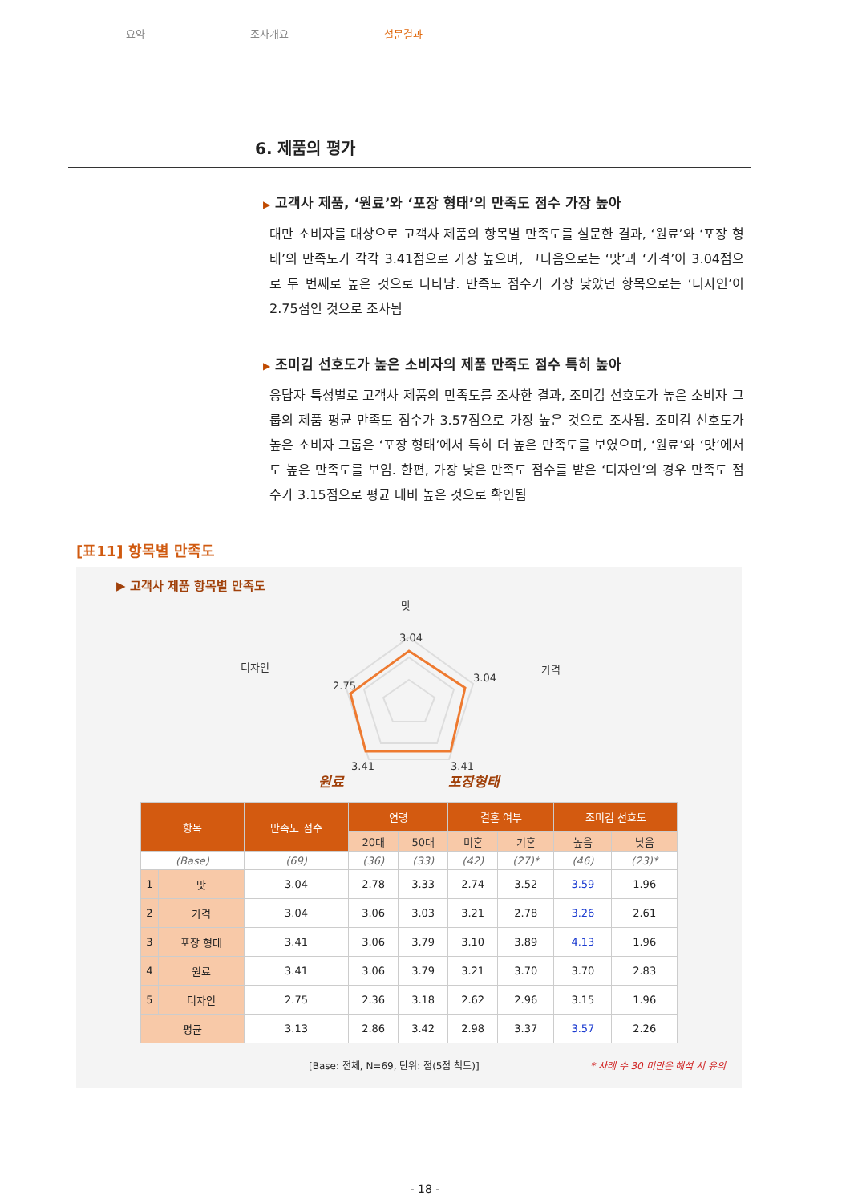요약 조사개요 설문결과
6. 제품의 평가
▶ 고객사 제품, ‘원료’와 ‘포장 형태’의 만족도 점수 가장 높아
대만 소비자를 대상으로 고객사 제품의 항목별 만족도를 설문한 결과, ‘원료’와 ‘포장 형태’의 만족도가 각각 3.41점으로 가장 높으며, 그다음으로는 ‘맛’과 ‘가격’이 3.04점으로 두 번째로 높은 것으로 나타남. 만족도 점수가 가장 낮았던 항목으로는 ‘디자인’이 2.75점인 것으로 조사됨
▶ 조미김 선호도가 높은 소비자의 제품 만족도 점수 특히 높아
응답자 특성별로 고객사 제품의 만족도를 조사한 결과, 조미김 선호도가 높은 소비자 그룹의 제품 평균 만족도 점수가 3.57점으로 가장 높은 것으로 조사됨. 조미김 선호도가 높은 소비자 그룹은 ‘포장 형태’에서 특히 더 높은 만족도를 보였으며, ‘원료’와 ‘맛’에서도 높은 만족도를 보임. 한편, 가장 낮은 만족도 점수를 받은 ‘디자인’의 경우 만족도 점수가 3.15점으로 평균 대비 높은 것으로 확인됨
[표11] 항목별 만족도
▶ 고객사 제품 항목별 만족도
맛
3.04
3.04
가격
디자인
2.75
3.41
3.41
원료 포장형태
| 항목 | | 만족도 점수 | 연령 | | 결혼 여부 | | 조미김 선호도 | |
| --- | --- | --- | --- | --- | --- | --- | --- | --- |
| | | | 20대 | 50대 | 미혼 | 기혼 | 높음 | 낮음 |
| (Base) | | (69) | (36) | (33) | (42) | (27)* | (46) | (23)* |
| 1 | 맛 | 3.04 | 2.78 | 3.33 | 2.74 | 3.52 | 3.59 | 1.96 |
| 2 | 가격 | 3.04 | 3.06 | 3.03 | 3.21 | 2.78 | 3.26 | 2.61 |
| 3 | 포장 형태 | 3.41 | 3.06 | 3.79 | 3.10 | 3.89 | 4.13 | 1.96 |
| 4 | 원료 | 3.41 | 3.06 | 3.79 | 3.21 | 3.70 | 3.70 | 2.83 |
| 5 | 디자인 | 2.75 | 2.36 | 3.18 | 2.62 | 2.96 | 3.15 | 1.96 |
| 평균 | | 3.13 | 2.86 | 3.42 | 2.98 | 3.37 | 3.57 | 2.26 |
[Base: 전체, N=69, 단위: 점(5점 척도)] * 사례 수 30 미만은 해석 시 유의
- 18 -